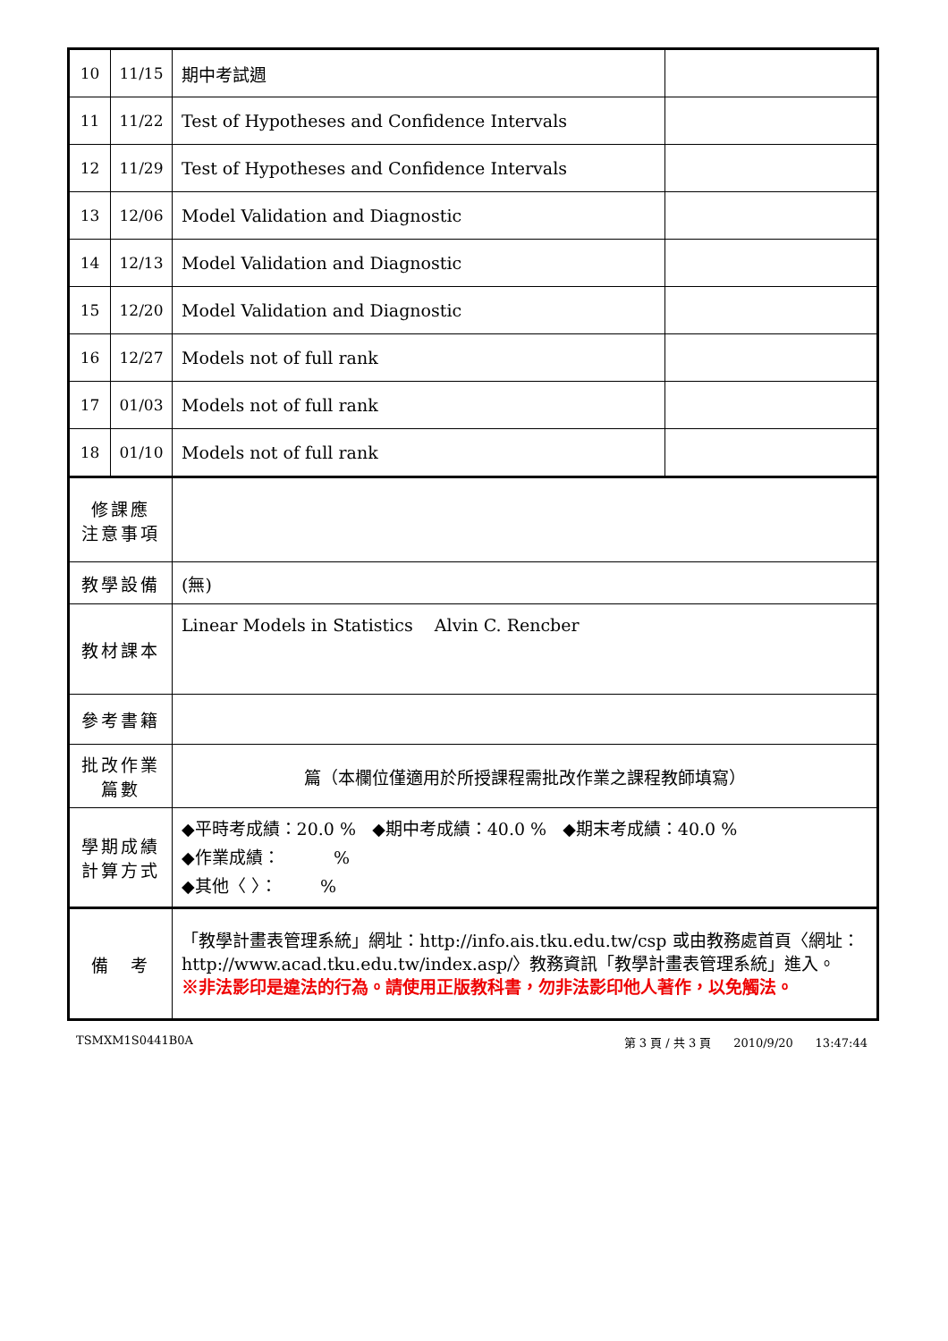| 10 | 11/15 | 期中考試週 | |
| 11 | 11/22 | Test of Hypotheses and Confidence Intervals | |
| 12 | 11/29 | Test of Hypotheses and Confidence Intervals | |
| 13 | 12/06 | Model Validation and Diagnostic | |
| 14 | 12/13 | Model Validation and Diagnostic | |
| 15 | 12/20 | Model Validation and Diagnostic | |
| 16 | 12/27 | Models not of full rank | |
| 17 | 01/03 | Models not of full rank | |
| 18 | 01/10 | Models not of full rank | |
| 修課應 注意事項 | | | |
| 教學設備 | | (無) | |
| 教材課本 | | Linear Models in Statistics Alvin C. Rencber | |
| 參考書籍 | | | |
| 批改作業 篇數 | | 篇（本欄位僅適用於所授課程需批改作業之課程教師填寫） | |
| 學期成績 計算方式 | | ◆平時考成績：20.0 % ◆期中考成績：40.0 % ◆期末考成績：40.0 % ◆作業成績： % ◆其他〈 〉： % | |
| 備 考 | | 「教學計畫表管理系統」網址： http://info.ais.tku.edu.tw/csp 或由教務處首頁〈網址： http://www.acad.tku.edu.tw/index.asp/ 〉教務資訊「教學計畫表管理系統」進入。 ※非法影印是違法的行為。請使用正版教科書，勿非法影印他人著作，以免觸法。 | |
TSMXM1S0441B0A 第 3 頁 / 共 3 頁 2010/9/20 13:47:44